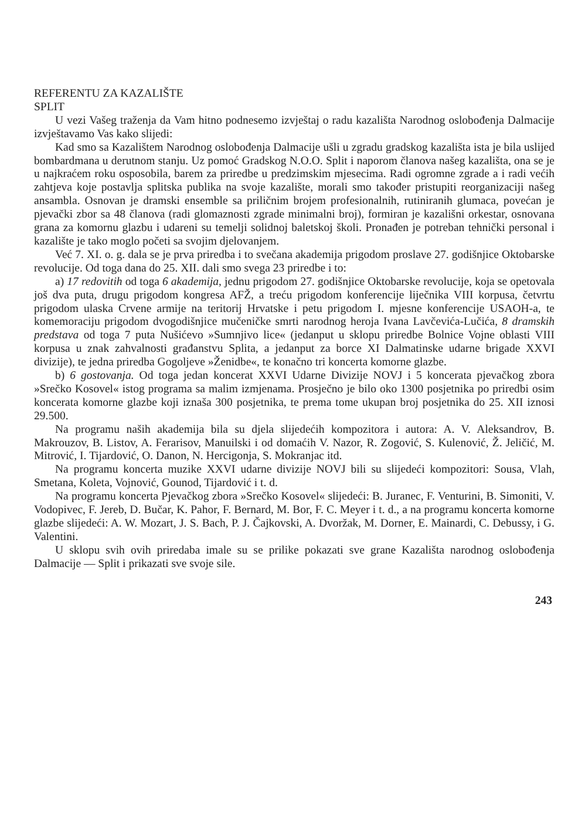REFERENTU ZA KAZALIŠTE
SPLIT
U vezi Vašeg traženja da Vam hitno podnesemo izvještaj o radu kazališta Narodnog oslobođenja Dalmacije izvještavamo Vas kako slijedi:
Kad smo sa Kazalištem Narodnog oslobođenja Dalmacije ušli u zgradu gradskog kazališta ista je bila uslijed bombardmana u derutnom stanju. Uz pomoć Gradskog N.O.O. Split i naporom članova našeg kazališta, ona se je u najkraćem roku osposobila, barem za priredbe u predzimskim mjesecima. Radi ogromne zgrade a i radi većih zahtjeva koje postavlja splitska publika na svoje kazalište, morali smo također pristupiti reorganizaciji našeg ansambla. Osnovan je dramski ensemble sa priličnim brojem profesionalnih, rutiniranih glumaca, povećan je pjevački zbor sa 48 članova (radi glomaznosti zgrade minimalni broj), formiran je kazališni orkestar, osnovana grana za komornu glazbu i udareni su temelji solidnoj baletskoj školi. Pronađen je potreban tehnički personal i kazalište je tako moglo početi sa svojim djelovanjem.
Već 7. XI. o. g. dala se je prva priredba i to svečana akademija prigodom proslave 27. godišnjice Oktobarske revolucije. Od toga dana do 25. XII. dali smo svega 23 priredbe i to:
a) 17 redovitih od toga 6 akademija, jednu prigodom 27. godišnjice Oktobarske revolucije, koja se opetovala još dva puta, drugu prigodom kongresa AFŽ, a treću prigodom konferencije liječnika VIII korpusa, četvrtu prigodom ulaska Crvene armije na teritorij Hrvatske i petu prigodom I. mjesne konferencije USAOH-a, te komemoraciju prigodom dvogodišnjice mučeničke smrti narodnog heroja Ivana Lavčevića-Lučića, 8 dramskih predstava od toga 7 puta Nušićevo »Sumnjivo lice« (jedanput u sklopu priredbe Bolnice Vojne oblasti VIII korpusa u znak zahvalnosti građanstvu Splita, a jedanput za borce XI Dalmatinske udarne brigade XXVI divizije), te jedna priredba Gogoljeve »Ženidbe«, te konačno tri koncerta komorne glazbe.
b) 6 gostovanja. Od toga jedan koncerat XXVI Udarne Divizije NOVJ i 5 koncerata pjevačkog zbora »Srečko Kosovel« istog programa sa malim izmjenama. Prosječno je bilo oko 1300 posjetnika po priredbi osim koncerata komorne glazbe koji iznaša 300 posjetnika, te prema tome ukupan broj posjetnika do 25. XII iznosi 29.500.
Na programu naših akademija bila su djela slijedećih kompozitora i autora: A. V. Aleksandrov, B. Makrouzov, B. Listov, A. Ferarisov, Manuilski i od domaćih V. Nazor, R. Zogović, S. Kulenović, Ž. Jeličić, M. Mitrović, I. Tijardović, O. Danon, N. Hercigonja, S. Mokranjac itd.
Na programu koncerta muzike XXVI udarne divizije NOVJ bili su slijedeći kompozitori: Sousa, Vlah, Smetana, Koleta, Vojnović, Gounod, Tijardović i t. d.
Na programu koncerta Pjevačkog zbora »Srečko Kosovel« slijedeći: B. Juranec, F. Venturini, B. Simoniti, V. Vodopivec, F. Jereb, D. Bučar, K. Pahor, F. Bernard, M. Bor, F. C. Meyer i t. d., a na programu koncerta komorne glazbe slijedeći: A. W. Mozart, J. S. Bach, P. J. Čajkovski, A. Dvoržak, M. Dorner, E. Mainardi, C. Debussy, i G. Valentini.
U sklopu svih ovih priredaba imale su se prilike pokazati sve grane Kazališta narodnog oslobođenja Dalmacije — Split i prikazati sve svoje sile.
243